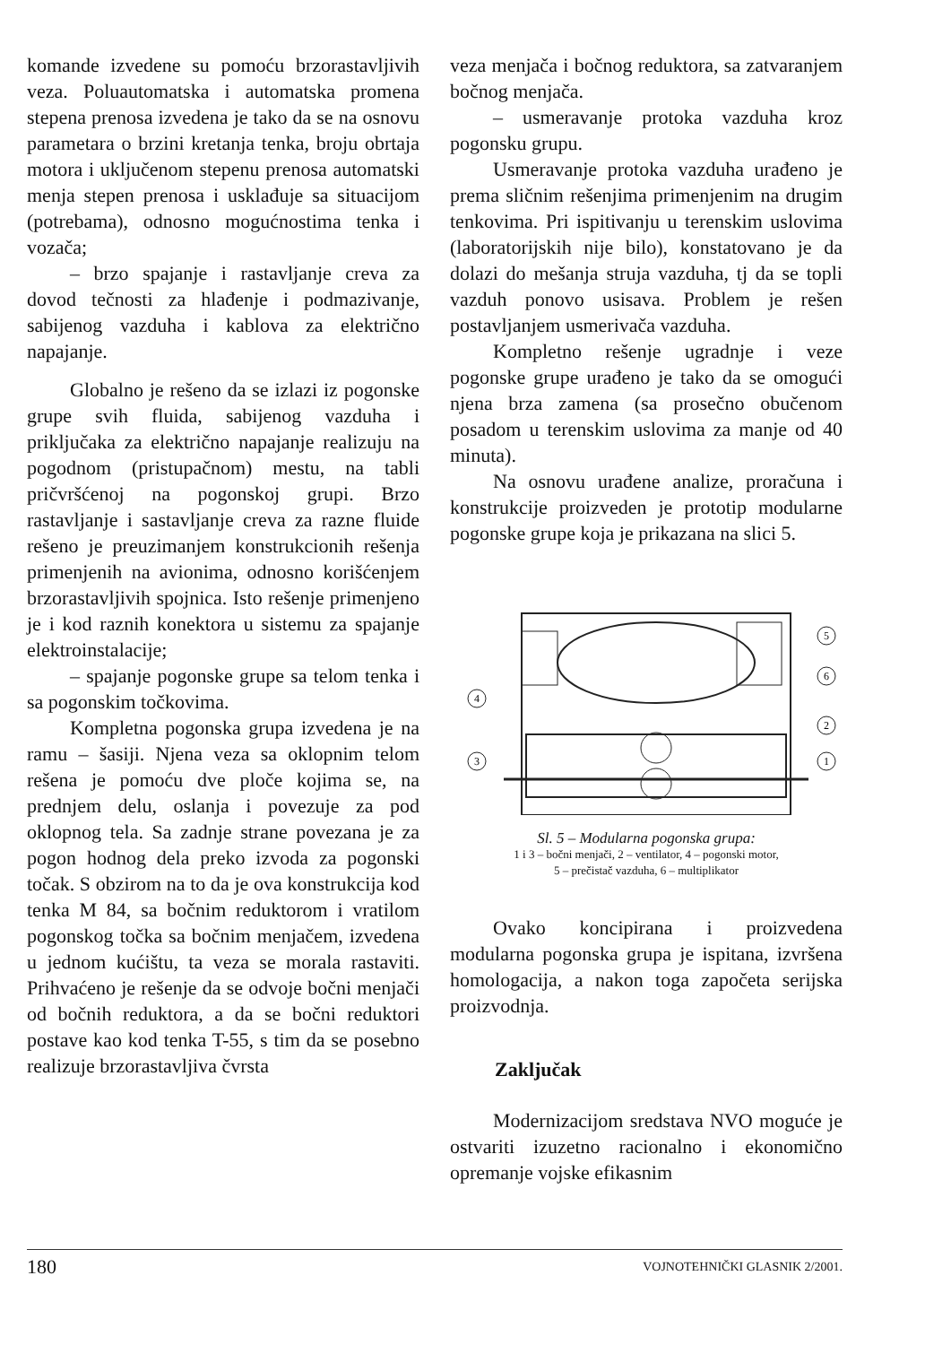komande izvedene su pomoću brzorastavljivih veza. Poluautomatska i automatska promena stepena prenosa izvedena je tako da se na osnovu parametara o brzini kretanja tenka, broju obrtaja motora i uključenom stepenu prenosa automatski menja stepen prenosa i usklađuje sa situacijom (potrebama), odnosno mogućnostima tenka i vozača;
– brzo spajanje i rastavljanje creva za dovod tečnosti za hlađenje i podmazivanje, sabijenog vazduha i kablova za električno napajanje.
Globalno je rešeno da se izlazi iz pogonske grupe svih fluida, sabijenog vazduha i priključaka za električno napajanje realizuju na pogodnom (pristupačnom) mestu, na tabli pričvršćenoj na pogonskoj grupi. Brzo rastavljanje i sastavljanje creva za razne fluide rešeno je preuzimanjem konstrukcionih rešenja primenjenih na avionima, odnosno korišćenjem brzorastavljivih spojnica. Isto rešenje primenjeno je i kod raznih konektora u sistemu za spajanje elektroinstalacije;
– spajanje pogonske grupe sa telom tenka i sa pogonskim točkovima.
Kompletna pogonska grupa izvedena je na ramu – šasiji. Njena veza sa oklopnim telom rešena je pomoću dve ploče kojima se, na prednjem delu, oslanja i povezuje za pod oklopnog tela. Sa zadnje strane povezana je za pogon hodnog dela preko izvoda za pogonski točak. S obzirom na to da je ova konstrukcija kod tenka M 84, sa bočnim reduktorom i vratilom pogonskog točka sa bočnim menjačem, izvedena u jednom kućištu, ta veza se morala rastaviti. Prihvaćeno je rešenje da se odvoje bočni menjači od bočnih reduktora, a da se bočni reduktori postave kao kod tenka T-55, s tim da se posebno realizuje brzorastavljiva čvrsta
veza menjača i bočnog reduktora, sa zatvaranjem bočnog menjača.
– usmeravanje protoka vazduha kroz pogonsku grupu.
Usmeravanje protoka vazduha urađeno je prema sličnim rešenjima primenjenim na drugim tenkovima. Pri ispitivanju u terenskim uslovima (laboratorijskih nije bilo), konstatovano je da dolazi do mešanja struja vazduha, tj da se topli vazduh ponovo usisava. Problem je rešen postavljanjem usmerivača vazduha.
Kompletno rešenje ugradnje i veze pogonske grupe urađeno je tako da se omogući njena brza zamena (sa prosečno obučenom posadom u terenskim uslovima za manje od 40 minuta).
Na osnovu urađene analize, proračuna i konstrukcije proizveden je prototip modularne pogonske grupe koja je prikazana na slici 5.
4
3
5
6
2
1
Sl. 5 – Modularna pogonska grupa:
1 i 3 – bočni menjači, 2 – ventilator, 4 – pogonski motor,
5 – prečistač vazduha, 6 – multiplikator
Ovako koncipirana i proizvedena modularna pogonska grupa je ispitana, izvršena homologacija, a nakon toga započeta serijska proizvodnja.
Zaključak
Modernizacijom sredstava NVO moguće je ostvariti izuzetno racionalno i ekonomično opremanje vojske efikasnim
180 VOJNOTEHNIČKI GLASNIK 2/2001.